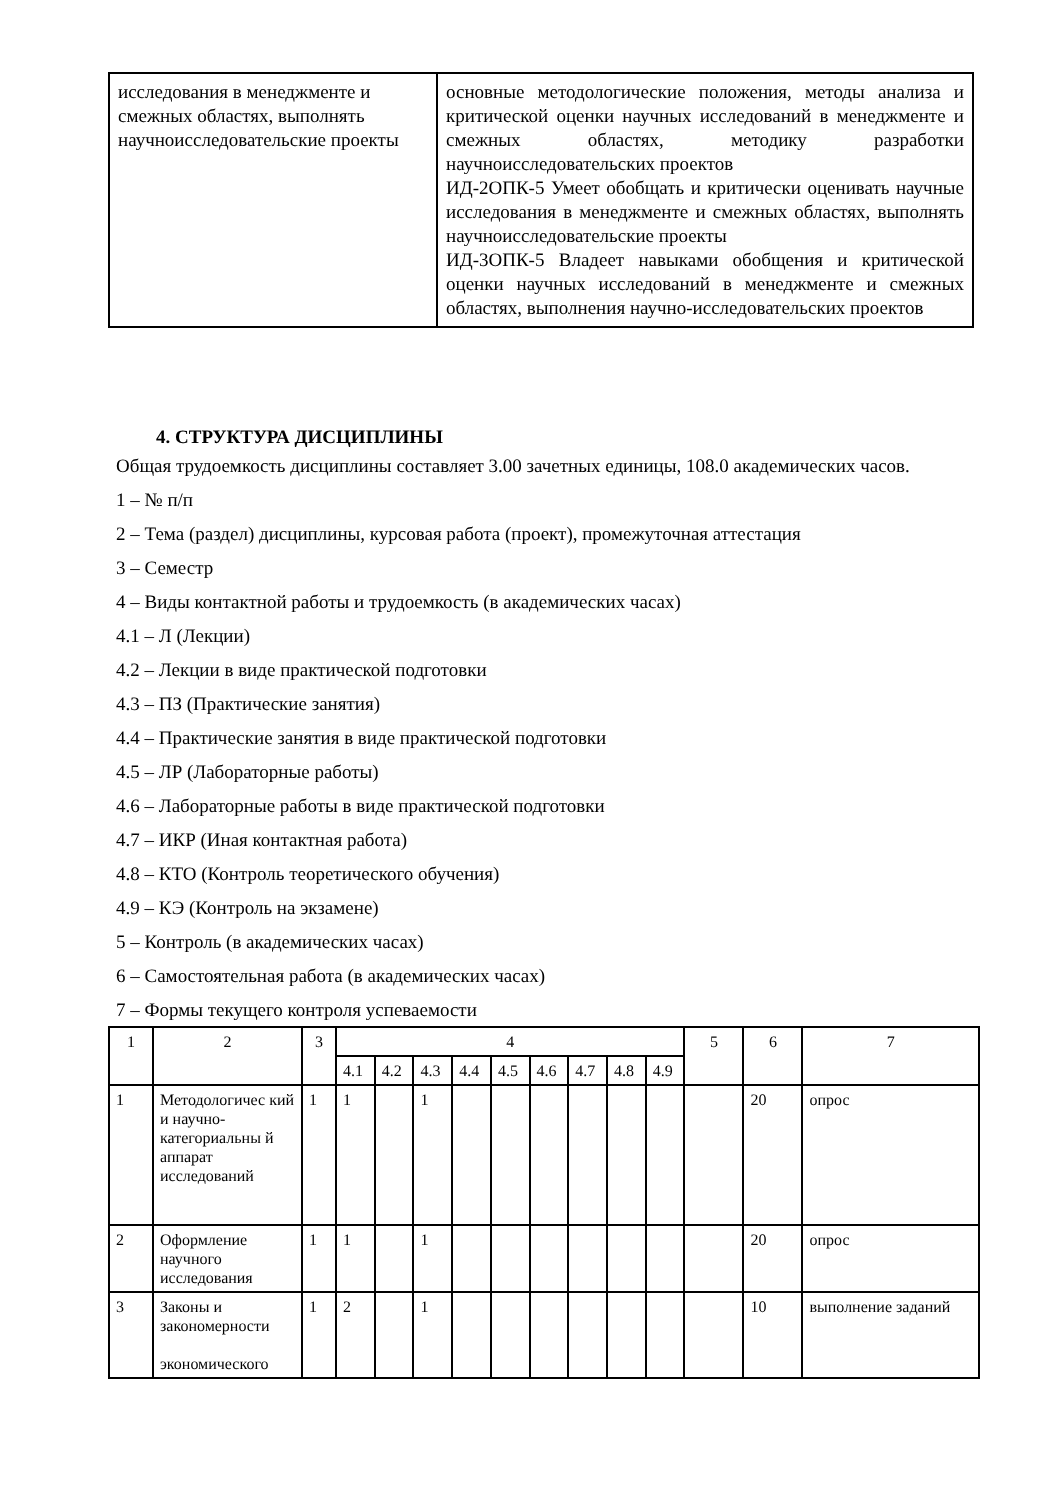| исследования в менеджменте и смежных областях, выполнять научноисследовательские проекты | основные методологические положения, методы анализа и критической оценки научных исследований в менеджменте и смежных областях, методику разработки научноисследовательских проектов ИД-2ОПК-5 Умеет обобщать и критически оценивать научные исследования в менеджменте и смежных областях, выполнять научноисследовательские проекты ИД-3ОПК-5 Владеет навыками обобщения и критической оценки научных исследований в менеджменте и смежных областях, выполнения научно-исследовательских проектов |
4. СТРУКТУРА ДИСЦИПЛИНЫ
Общая трудоемкость дисциплины составляет 3.00 зачетных единицы, 108.0 академических часов.
1 – № п/п
2 – Тема (раздел) дисциплины, курсовая работа (проект), промежуточная аттестация
3 – Семестр
4 – Виды контактной работы и трудоемкость (в академических часах)
4.1 – Л (Лекции)
4.2 – Лекции в виде практической подготовки
4.3 – ПЗ (Практические занятия)
4.4 – Практические занятия в виде практической подготовки
4.5 – ЛР (Лабораторные работы)
4.6 – Лабораторные работы в виде практической подготовки
4.7 – ИКР (Иная контактная работа)
4.8 – КТО (Контроль теоретического обучения)
4.9 – КЭ (Контроль на экзамене)
5 – Контроль (в академических часах)
6 – Самостоятельная работа (в академических часах)
7 – Формы текущего контроля успеваемости
| 1 | 2 | 3 | 4 | | | | | | | | | 5 | 6 | 7 |
| | | | 4.1 | 4.2 | 4.3 | 4.4 | 4.5 | 4.6 | 4.7 | 4.8 | 4.9 | | | |
| 1 | Методологичес кий и научно-категориальны й аппарат исследований | 1 | 1 | | 1 | | | | | | | | 20 | опрос |
| 2 | Оформление научного исследования | 1 | 1 | | 1 | | | | | | | | 20 | опрос |
| 3 | Законы и закономерности экономического | 1 | 2 | | 1 | | | | | | | | 10 | выполнение заданий |